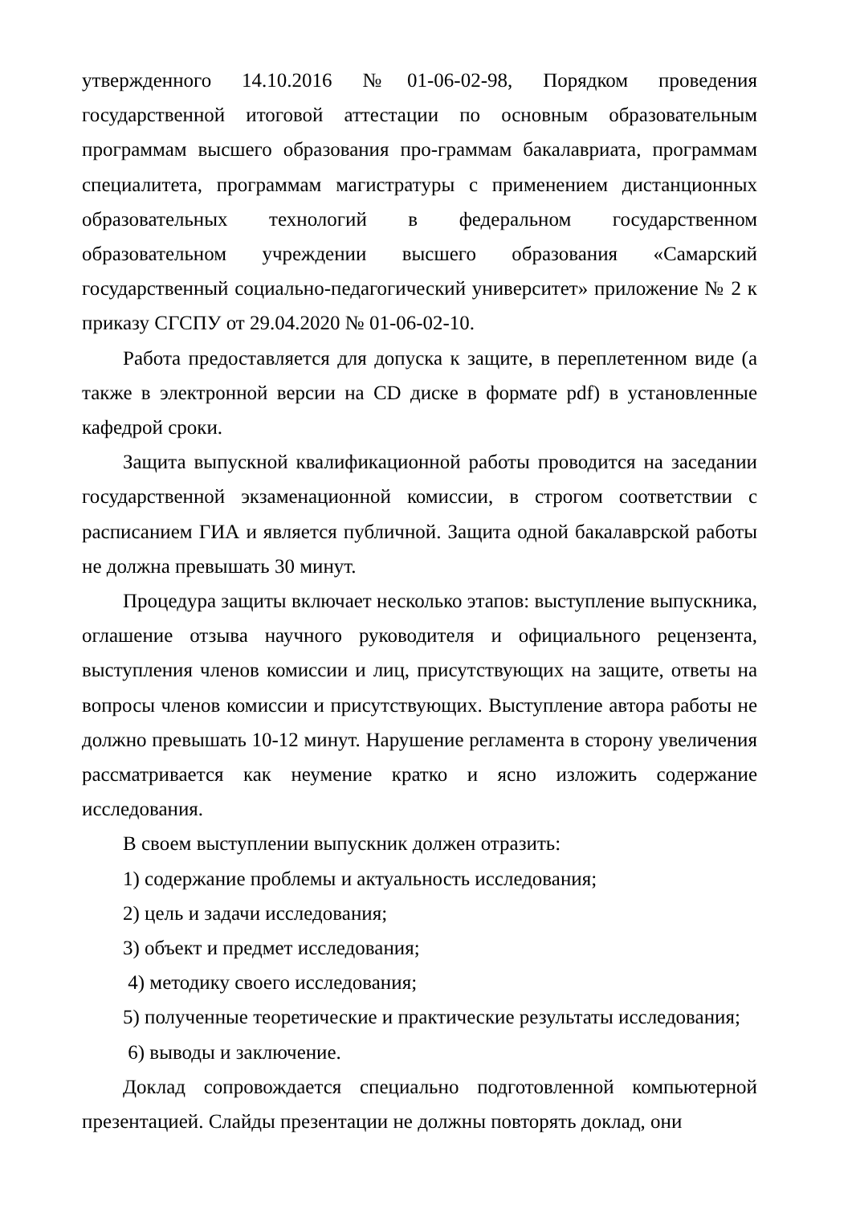утвержденного 14.10.2016 №01-06-02-98, Порядком проведения государственной итоговой аттестации по основным образовательным программам высшего образования про-граммам бакалавриата, программам специалитета, программам магистратуры с применением дистанционных образовательных технологий в федеральном государственном образовательном учреждении высшего образования «Самарский государственный социально-педагогический университет» приложение № 2 к приказу СГСПУ от 29.04.2020 № 01-06-02-10.
Работа предоставляется для допуска к защите, в переплетенном виде (а также в электронной версии на CD диске в формате pdf) в установленные кафедрой сроки.
Защита выпускной квалификационной работы проводится на заседании государственной экзаменационной комиссии, в строгом соответствии с расписанием ГИА и является публичной. Защита одной бакалаврской работы не должна превышать 30 минут.
Процедура защиты включает несколько этапов: выступление выпускника, оглашение отзыва научного руководителя и официального рецензента, выступления членов комиссии и лиц, присутствующих на защите, ответы на вопросы членов комиссии и присутствующих. Выступление автора работы не должно превышать 10-12 минут. Нарушение регламента в сторону увеличения рассматривается как неумение кратко и ясно изложить содержание исследования.
В своем выступлении выпускник должен отразить:
1) содержание проблемы и актуальность исследования;
2) цель и задачи исследования;
3) объект и предмет исследования;
4) методику своего исследования;
5) полученные теоретические и практические результаты исследования;
6) выводы и заключение.
Доклад сопровождается специально подготовленной компьютерной презентацией. Слайды презентации не должны повторять доклад, они